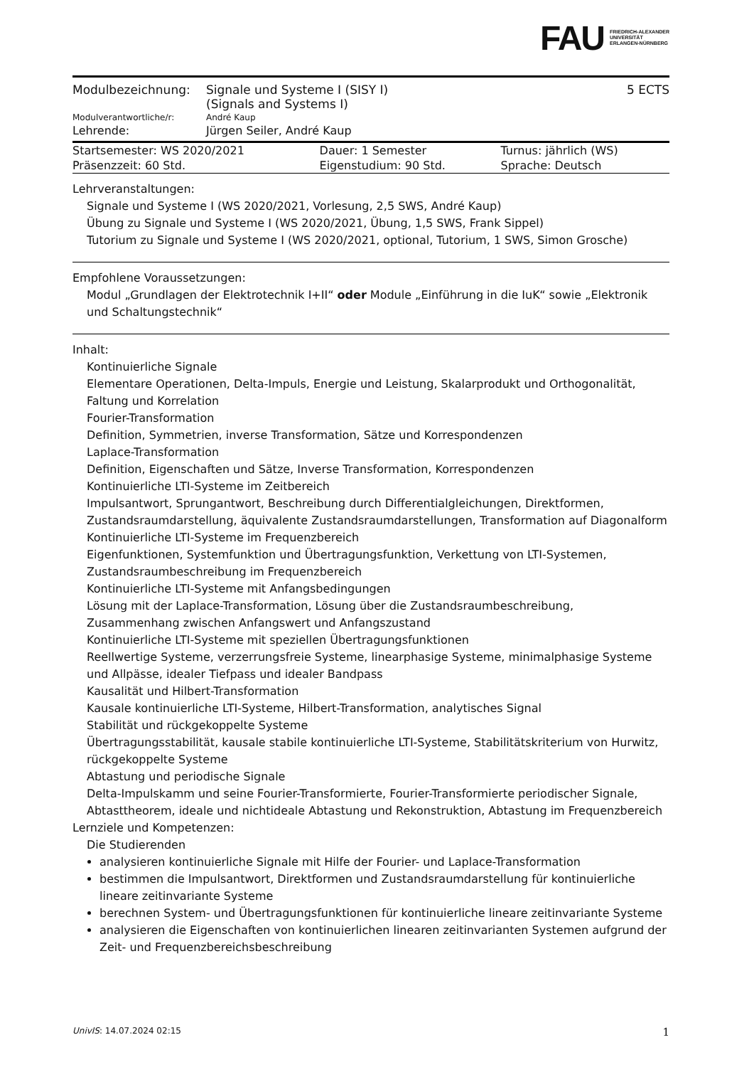FAU FRIEDRICH-ALEXANDER
UNIVERSITÄT
ERLANGEN-NÜRNBERG
| Modulbezeichnung: | Signale und Systeme I (SISY I) (Signals and Systems I) | 5 ECTS |
| Modulverantwortliche/r: | André Kaup | |
| Lehrende: | Jürgen Seiler, André Kaup | |
| Startsemester: WS 2020/2021 | Dauer: 1 Semester | Turnus: jährlich (WS) |
| Präsenzzeit: 60 Std. | Eigenstudium: 90 Std. | Sprache: Deutsch |
Lehrveranstaltungen:
Signale und Systeme I (WS 2020/2021, Vorlesung, 2,5 SWS, André Kaup)
Übung zu Signale und Systeme I (WS 2020/2021, Übung, 1,5 SWS, Frank Sippel)
Tutorium zu Signale und Systeme I (WS 2020/2021, optional, Tutorium, 1 SWS, Simon Grosche)
Empfohlene Voraussetzungen:
Modul „Grundlagen der Elektrotechnik I+II“ oder Module „Einführung in die IuK“ sowie „Elektronik und Schaltungstechnik“
Inhalt:
Kontinuierliche Signale
Elementare Operationen, Delta-Impuls, Energie und Leistung, Skalarprodukt und Orthogonalität, Faltung und Korrelation
Fourier-Transformation
Definition, Symmetrien, inverse Transformation, Sätze und Korrespondenzen
Laplace-Transformation
Definition, Eigenschaften und Sätze, Inverse Transformation, Korrespondenzen
Kontinuierliche LTI-Systeme im Zeitbereich
Impulsantwort, Sprungantwort, Beschreibung durch Differentialgleichungen, Direktformen, Zustandsraumdarstellung, äquivalente Zustandsraumdarstellungen, Transformation auf Diagonalform
Kontinuierliche LTI-Systeme im Frequenzbereich
Eigenfunktionen, Systemfunktion und Übertragungsfunktion, Verkettung von LTI-Systemen, Zustandsraumbeschreibung im Frequenzbereich
Kontinuierliche LTI-Systeme mit Anfangsbedingungen
Lösung mit der Laplace-Transformation, Lösung über die Zustandsraumbeschreibung, Zusammenhang zwischen Anfangswert und Anfangszustand
Kontinuierliche LTI-Systeme mit speziellen Übertragungsfunktionen
Reellwertige Systeme, verzerrungsfreie Systeme, linearphasige Systeme, minimalphasige Systeme und Allpässe, idealer Tiefpass und idealer Bandpass
Kausalität und Hilbert-Transformation
Kausale kontinuierliche LTI-Systeme, Hilbert-Transformation, analytisches Signal
Stabilität und rückgekoppelte Systeme
Übertragungsstabilität, kausale stabile kontinuierliche LTI-Systeme, Stabilitätskriterium von Hurwitz, rückgekoppelte Systeme
Abtastung und periodische Signale
Delta-Impulskamm und seine Fourier-Transformierte, Fourier-Transformierte periodischer Signale, Abtasttheorem, ideale und nichtideale Abtastung und Rekonstruktion, Abtastung im Frequenzbereich
Lernziele und Kompetenzen:
Die Studierenden
analysieren kontinuierliche Signale mit Hilfe der Fourier- und Laplace-Transformation
bestimmen die Impulsantwort, Direktformen und Zustandsraumdarstellung für kontinuierliche lineare zeitinvariante Systeme
berechnen System- und Übertragungsfunktionen für kontinuierliche lineare zeitinvariante Systeme
analysieren die Eigenschaften von kontinuierlichen linearen zeitinvarianten Systemen aufgrund der Zeit- und Frequenzbereichsbeschreibung
UnivIS: 14.07.2024 02:15 1